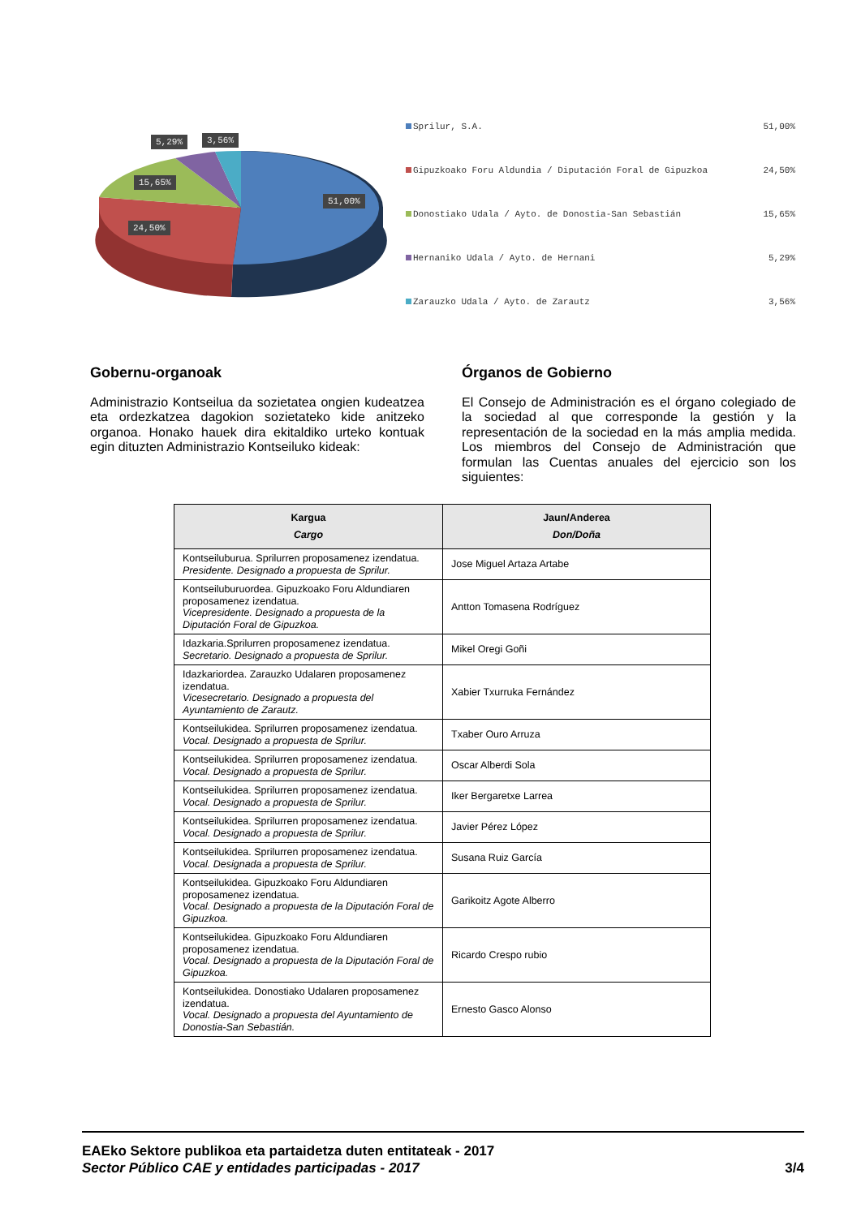5,29% 3,56%
15,65%
51,00%
24,50%
Sprilur, S.A. 51,00%
Gipuzkoako Foru Aldundia / Diputación Foral de Gipuzkoa 24,50%
Donostiako Udala / Ayto. de Donostia-San Sebastián 15,65%
Hernaniko Udala / Ayto. de Hernani 5,29%
Zarauzko Udala / Ayto. de Zarautz 3,56%
Gobernu-organoak
Administrazio Kontseilua da sozietatea ongien kudeatzea eta ordezkatzea dagokion sozietateko kide anitzeko organoa. Honako hauek dira ekitaldiko urteko kontuak egin dituzten Administrazio Kontseiluko kideak:
Órganos de Gobierno
El Consejo de Administración es el órgano colegiado de la sociedad al que corresponde la gestión y la representación de la sociedad en la más amplia medida. Los miembros del Consejo de Administración que formulan las Cuentas anuales del ejercicio son los siguientes:
| Kargua Cargo | Jaun/Anderea Don/Doña |
| --- | --- |
| Kontseiluburua. Sprilurren proposamenez izendatua. Presidente. Designado a propuesta de Sprilur. | Jose Miguel Artaza Artabe |
| Kontseiluburuordea. Gipuzkoako Foru Aldundiaren proposamenez izendatua. Vicepresidente. Designado a propuesta de la Diputación Foral de Gipuzkoa. | Antton Tomasena Rodríguez |
| Idazkaria.Sprilurren proposamenez izendatua. Secretario. Designado a propuesta de Sprilur. | Mikel Oregi Goñi |
| Idazkariordea. Zarauzko Udalaren proposamenez izendatua. Vicesecretario. Designado a propuesta del Ayuntamiento de Zarautz. | Xabier Txurruka Fernández |
| Kontseilukidea. Sprilurren proposamenez izendatua. Vocal. Designado a propuesta de Sprilur. | Txaber Ouro Arruza |
| Kontseilukidea. Sprilurren proposamenez izendatua. Vocal. Designado a propuesta de Sprilur. | Oscar Alberdi Sola |
| Kontseilukidea. Sprilurren proposamenez izendatua. Vocal. Designado a propuesta de Sprilur. | Iker Bergaretxe Larrea |
| Kontseilukidea. Sprilurren proposamenez izendatua. Vocal. Designado a propuesta de Sprilur. | Javier Pérez López |
| Kontseilukidea. Sprilurren proposamenez izendatua. Vocal. Designada a propuesta de Sprilur. | Susana Ruiz García |
| Kontseilukidea. Gipuzkoako Foru Aldundiaren proposamenez izendatua. Vocal. Designado a propuesta de la Diputación Foral de Gipuzkoa. | Garikoitz Agote Alberro |
| Kontseilukidea. Gipuzkoako Foru Aldundiaren proposamenez izendatua. Vocal. Designado a propuesta de la Diputación Foral de Gipuzkoa. | Ricardo Crespo rubio |
| Kontseilukidea. Donostiako Udalaren proposamenez izendatua. Vocal. Designado a propuesta del Ayuntamiento de Donostia-San Sebastián. | Ernesto Gasco Alonso |
EAEko Sektore publikoa eta partaidetza duten entitateak - 2017
Sector Público CAE y entidades participadas - 2017 3/4